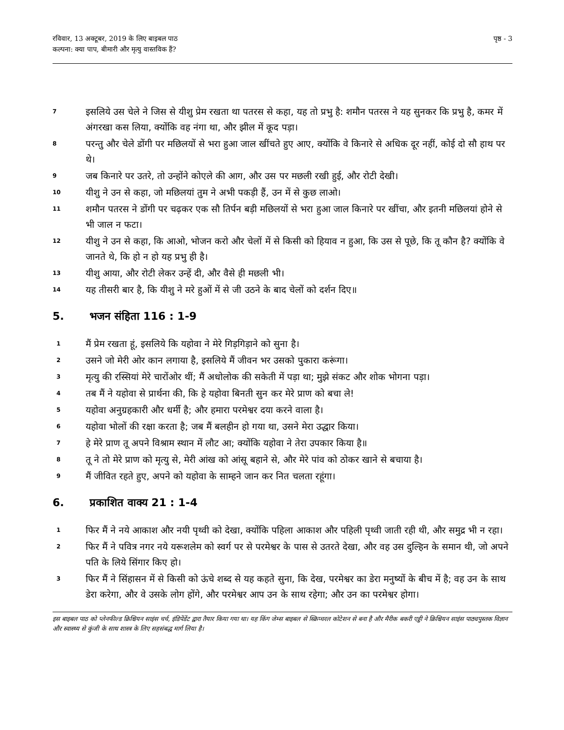रविवार, 13 अक्टूबर, 2019 के लिए बाइबल पाठ
कल्पना: क्या पाप, बीमारी और मृत्यु वास्तविक हैं?
पृष्ठ - 3
7 इसलिये उस चेले ने जिस से यीशु प्रेम रखता था पतरस से कहा, यह तो प्रभु है: शमौन पतरस ने यह सुनकर कि प्रभु है, कमर में अंगरखा कस लिया, क्योंकि वह नंगा था, और झील में कूद पड़ा।
8 परन्तु और चेले डोंगी पर मछिलयों से भरा हुआ जाल खींचते हुए आए, क्योंकि वे किनारे से अधिक दूर नहीं, कोई दो सौ हाथ पर थे।
9 जब किनारे पर उतरे, तो उन्होंने कोएले की आग, और उस पर मछली रखी हुई, और रोटी देखी।
10 यीशु ने उन से कहा, जो मछिलयां तुम ने अभी पकड़ी हैं, उन में से कुछ लाओ।
11 शमौन पतरस ने डोंगी पर चढ़कर एक सौ तिर्पन बड़ी मछिलयों से भरा हुआ जाल किनारे पर खींचा, और इतनी मछिलयां होने से भी जाल न फटा।
12 यीशु ने उन से कहा, कि आओ, भोजन करो और चेलों में से किसी को हियाव न हुआ, कि उस से पूछे, कि तू कौन है? क्योंकि वे जानते थे, कि हो न हो यह प्रभु ही है।
13 यीशु आया, और रोटी लेकर उन्हें दी, और वैसे ही मछली भी।
14 यह तीसरी बार है, कि यीशु ने मरे हुओं में से जी उठने के बाद चेलों को दर्शन दिए॥
5. भजन संहिता 116 : 1-9
1 मैं प्रेम रखता हूं, इसलिये कि यहोवा ने मेरे गिड़गिड़ाने को सुना है।
2 उसने जो मेरी ओर कान लगाया है, इसलिये मैं जीवन भर उसको पुकारा करूंगा।
3 मृत्यु की रस्सियां मेरे चारोंओर थीं; मैं अधोलोक की सकेती में पड़ा था; मुझे संकट और शोक भोगना पड़ा।
4 तब मैं ने यहोवा से प्रार्थना की, कि हे यहोवा बिनती सुन कर मेरे प्राण को बचा ले!
5 यहोवा अनुग्रहकारी और धर्मी है; और हमारा परमेश्वर दया करने वाला है।
6 यहोवा भोलों की रक्षा करता है; जब मैं बलहीन हो गया था, उसने मेरा उद्धार किया।
7 हे मेरे प्राण तू अपने विश्राम स्थान में लौट आ; क्योंकि यहोवा ने तेरा उपकार किया है॥
8 तू ने तो मेरे प्राण को मृत्यु से, मेरी आंख को आंसू बहाने से, और मेरे पांव को ठोकर खाने से बचाया है।
9 मैं जीवित रहते हुए, अपने को यहोवा के साम्हने जान कर नित चलता रहूंगा।
6. प्रकाशित वाक्य 21 : 1-4
1 फिर मैं ने नये आकाश और नयी पृथ्वी को देखा, क्योंकि पहिला आकाश और पहिली पृथ्वी जाती रही थी, और समुद्र भी न रहा।
2 फिर मैं ने पवित्र नगर नये यरूशलेम को स्वर्ग पर से परमेश्वर के पास से उतरते देखा, और वह उस दुल्हिन के समान थी, जो अपने पति के लिये सिंगार किए हो।
3 फिर मैं ने सिंहासन में से किसी को ऊंचे शब्द से यह कहते सुना, कि देख, परमेश्वर का डेरा मनुष्यों के बीच में है; वह उन के साथ डेरा करेगा, और वे उसके लोग होंगे, और परमेश्वर आप उन के साथ रहेगा; और उन का परमेश्वर होगा।
इस बाइबल पाठ को प्लेनफील्ड क्रिश्चियन साइंस चर्च, इंडिपेंडेंट द्वारा तैयार किया गया था। यह किंग जेम्स बाइबल से स्क्रिप्चरल कोटेशन से बना है और मैरीक बकरी एड्डी ने क्रिश्चियन साइंस पाठ्यपुस्तक विज्ञान और स्वास्थ्य से कुंजी के साथ शास्त्र के लिए सहसंबद्ध मार्ग लिया है।